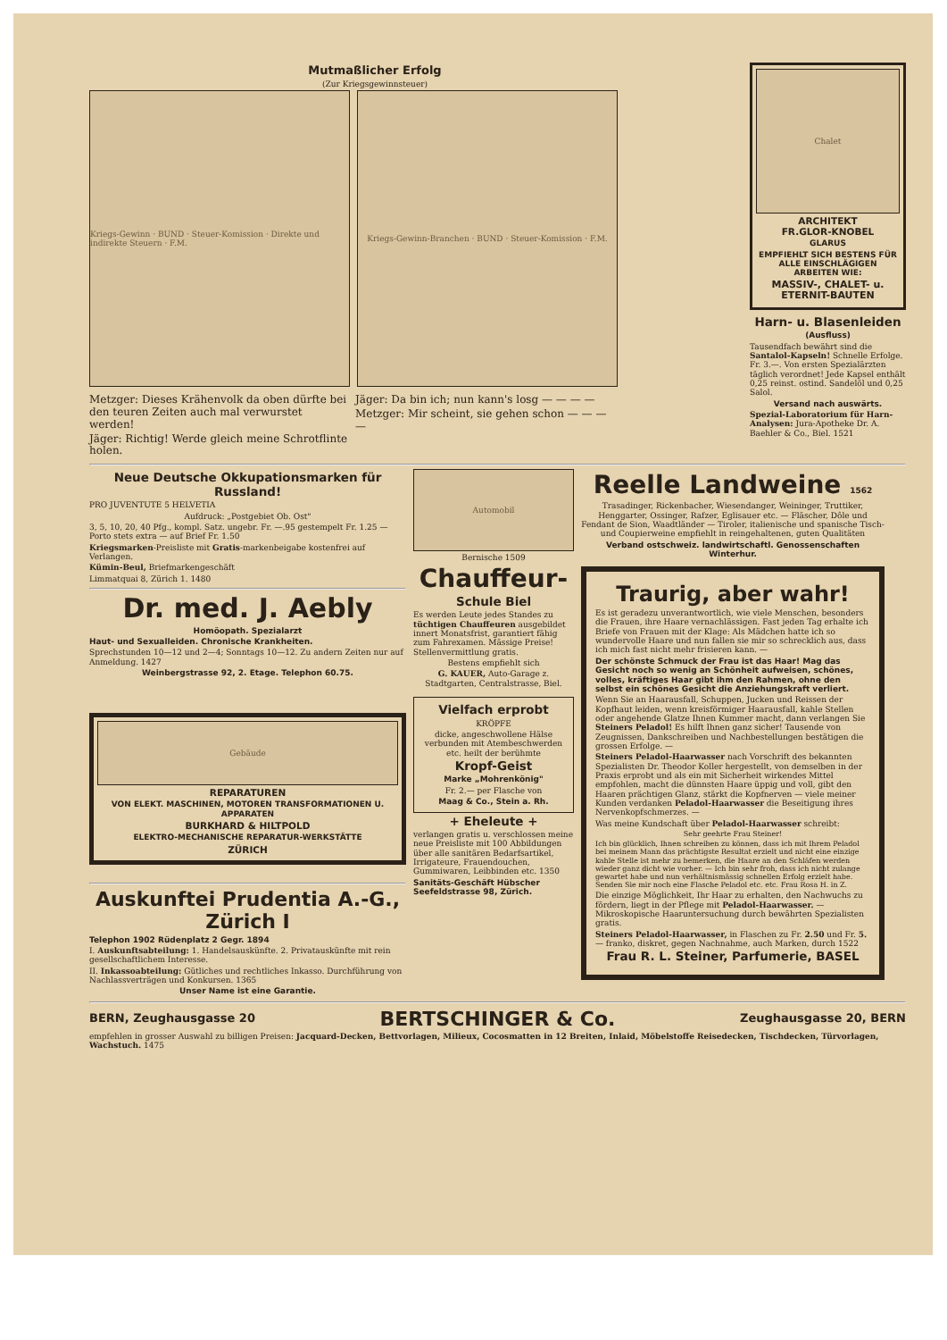Mutmaßlicher Erfolg
(Zur Kriegsgewinnsteuer)
Kriegs-Gewinn · BUND · Steuer-Komission · Direkte und indirekte Steuern · F.M.
Kriegs-Gewinn-Branchen · BUND · Steuer-Komission · F.M.
Metzger: Dieses Krähenvolk da oben dürfte bei den teuren Zeiten auch mal verwurstet werden!
Jäger: Richtig! Werde gleich meine Schrotflinte holen.
Jäger: Da bin ich; nun kann's losg — — — —
Metzger: Mir scheint, sie gehen schon — — — —
Chalet
ARCHITEKT
FR.GLOR-KNOBEL
GLARUS
EMPFIEHLT SICH BESTENS FÜR ALLE EINSCHLÄGIGEN ARBEITEN WIE:
MASSIV-, CHALET- u. ETERNIT-BAUTEN
Harn- u. Blasenleiden
(Ausfluss)
Tausendfach bewährt sind die Santalol-Kapseln! Schnelle Erfolge. Fr. 3.—. Von ersten Spezialärzten täglich verordnet! Jede Kapsel enthält 0,25 reinst. ostind. Sandelöl und 0,25 Salol.
Versand nach auswärts.
Spezial-Laboratorium für Harn-Analysen: Jura-Apotheke Dr. A. Baehler & Co., Biel. 1521
Neue Deutsche Okkupationsmarken für Russland!
PRO JUVENTUTE 5 HELVETIA
Aufdruck: „Postgebiet Ob. Ost"
3, 5, 10, 20, 40 Pfg., kompl. Satz. ungebr. Fr. —.95 gestempelt Fr. 1.25 — Porto stets extra — auf Brief Fr. 1.50
Kriegsmarken-Preisliste mit Gratis-markenbeigabe kostenfrei auf Verlangen.
Kümin-Beul, Briefmarkengeschäft
Limmatquai 8, Zürich 1. 1480
Dr. med. J. Aebly
Homöopath. Spezialarzt
Haut- und Sexualleiden. Chronische Krankheiten.
Sprechstunden 10—12 und 2—4; Sonntags 10—12. Zu andern Zeiten nur auf Anmeldung. 1427
Weinbergstrasse 92, 2. Etage. Telephon 60.75.
Gebäude
REPARATUREN
VON ELEKT. MASCHINEN, MOTOREN TRANSFORMATIONEN U. APPARATEN
BURKHARD & HILTPOLD
ELEKTRO-MECHANISCHE REPARATUR-WERKSTÄTTE
ZÜRICH
Auskunftei Prudentia A.-G., Zürich I
Telephon 1902 Rüdenplatz 2 Gegr. 1894
I. Auskunftsabteilung: 1. Handelsauskünfte. 2. Privatauskünfte mit rein gesellschaftlichem Interesse.
II. Inkassoabteilung: Gütliches und rechtliches Inkasso. Durchführung von Nachlassverträgen und Konkursen. 1365
Unser Name ist eine Garantie.
Automobil
Bernische 1509
Chauffeur-
Schule Biel
Es werden Leute jedes Standes zu tüchtigen Chauffeuren ausgebildet innert Monatsfrist, garantiert fähig zum Fahrexamen. Mässige Preise! Stellenvermittlung gratis.
Bestens empfiehlt sich
G. KAUER, Auto-Garage z. Stadtgarten, Centralstrasse, Biel.
Vielfach erprobt
KRÖPFE
dicke, angeschwollene Hälse verbunden mit Atembeschwerden etc. heilt der berühmte
Kropf-Geist
Marke „Mohrenkönig"
Fr. 2.— per Flasche von
Maag & Co., Stein a. Rh.
+ Eheleute +
verlangen gratis u. verschlossen meine neue Preisliste mit 100 Abbildungen über alle sanitären Bedarfsartikel, Irrigateure, Frauendouchen, Gummiwaren, Leibbinden etc. 1350
Sanitäts-Geschäft Hübscher Seefeldstrasse 98, Zürich.
Reelle Landweine 1562
Trasadinger, Rickenbacher, Wiesendanger, Weininger, Truttiker, Henggarter, Ossinger, Rafzer, Eglisauer etc. — Fläscher, Dôle und Fendant de Sion, Waadtländer — Tiroler, italienische und spanische Tisch- und Coupierweine empfiehlt in reingehaltenen, guten Qualitäten
Verband ostschweiz. landwirtschaftl. Genossenschaften Winterhur.
Traurig, aber wahr!
Es ist geradezu unverantwortlich, wie viele Menschen, besonders die Frauen, ihre Haare vernachlässigen. Fast jeden Tag erhalte ich Briefe von Frauen mit der Klage: Als Mädchen hatte ich so wundervolle Haare und nun fallen sie mir so schrecklich aus, dass ich mich fast nicht mehr frisieren kann. —
Der schönste Schmuck der Frau ist das Haar! Mag das Gesicht noch so wenig an Schönheit aufweisen, schönes, volles, kräftiges Haar gibt ihm den Rahmen, ohne den selbst ein schönes Gesicht die Anziehungskraft verliert.
Wenn Sie an Haarausfall, Schuppen, Jucken und Reissen der Kopfhaut leiden, wenn kreisförmiger Haarausfall, kahle Stellen oder angehende Glatze Ihnen Kummer macht, dann verlangen Sie Steiners Peladol! Es hilft Ihnen ganz sicher! Tausende von Zeugnissen, Dankschreiben und Nachbestellungen bestätigen die grossen Erfolge. —
Steiners Peladol-Haarwasser nach Vorschrift des bekannten Spezialisten Dr. Theodor Koller hergestellt, von demselben in der Praxis erprobt und als ein mit Sicherheit wirkendes Mittel empfohlen, macht die dünnsten Haare üppig und voll, gibt den Haaren prächtigen Glanz, stärkt die Kopfnerven — viele meiner Kunden verdanken Peladol-Haarwasser die Beseitigung ihres Nervenkopfschmerzes. —
Was meine Kundschaft über Peladol-Haarwasser schreibt:
Sehr geehrte Frau Steiner!
Ich bin glücklich, Ihnen schreiben zu können, dass ich mit Ihrem Peladol bei meinem Mann das prächtigste Resultat erzielt und nicht eine einzige kahle Stelle ist mehr zu bemerken, die Haare an den Schläfen werden wieder ganz dicht wie vorher. — Ich bin sehr froh, dass ich nicht zulange gewartet habe und nun verhältnismässig schnellen Erfolg erzielt habe. Senden Sie mir noch eine Flasche Peladol etc. etc. Frau Rosa H. in Z.
Die einzige Möglichkeit, Ihr Haar zu erhalten, den Nachwuchs zu fördern, liegt in der Pflege mit Peladol-Haarwasser. — Mikroskopische Haaruntersuchung durch bewährten Spezialisten gratis.
Steiners Peladol-Haarwasser, in Flaschen zu Fr. 2.50 und Fr. 5.— franko, diskret, gegen Nachnahme, auch Marken, durch 1522
Frau R. L. Steiner, Parfumerie, BASEL
BERN, Zeughausgasse 20 BERTSCHINGER & Co. Zeughausgasse 20, BERN
empfehlen in grosser Auswahl zu billigen Preisen: Jacquard-Decken, Bettvorlagen, Milieux, Cocosmatten in 12 Breiten, Inlaid, Möbelstoffe Reisedecken, Tischdecken, Türvorlagen, Wachstuch. 1475